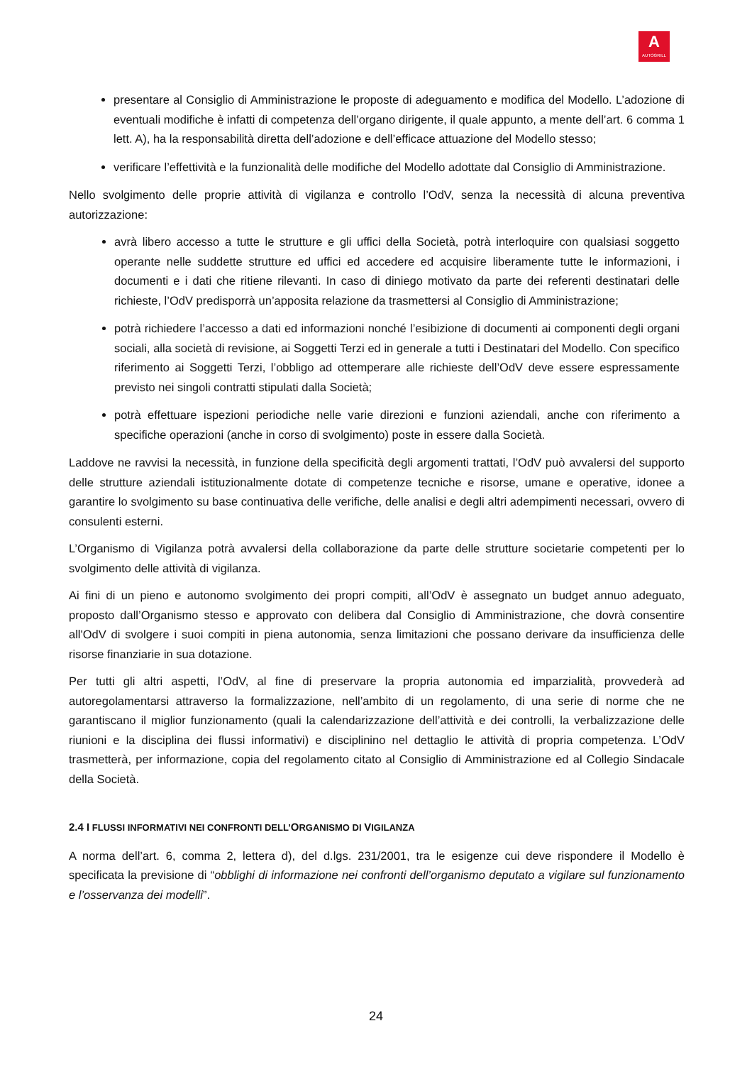A
AUTOGRILL
presentare al Consiglio di Amministrazione le proposte di adeguamento e modifica del Modello. L’adozione di eventuali modifiche è infatti di competenza dell’organo dirigente, il quale appunto, a mente dell’art. 6 comma 1 lett. A), ha la responsabilità diretta dell’adozione e dell’efficace attuazione del Modello stesso;
verificare l’effettività e la funzionalità delle modifiche del Modello adottate dal Consiglio di Amministrazione.
Nello svolgimento delle proprie attività di vigilanza e controllo l’OdV, senza la necessità di alcuna preventiva autorizzazione:
avrà libero accesso a tutte le strutture e gli uffici della Società, potrà interloquire con qualsiasi soggetto operante nelle suddette strutture ed uffici ed accedere ed acquisire liberamente tutte le informazioni, i documenti e i dati che ritiene rilevanti. In caso di diniego motivato da parte dei referenti destinatari delle richieste, l’OdV predisporrà un’apposita relazione da trasmettersi al Consiglio di Amministrazione;
potrà richiedere l’accesso a dati ed informazioni nonché l’esibizione di documenti ai componenti degli organi sociali, alla società di revisione, ai Soggetti Terzi ed in generale a tutti i Destinatari del Modello. Con specifico riferimento ai Soggetti Terzi, l’obbligo ad ottemperare alle richieste dell’OdV deve essere espressamente previsto nei singoli contratti stipulati dalla Società;
potrà effettuare ispezioni periodiche nelle varie direzioni e funzioni aziendali, anche con riferimento a specifiche operazioni (anche in corso di svolgimento) poste in essere dalla Società.
Laddove ne ravvisi la necessità, in funzione della specificità degli argomenti trattati, l’OdV può avvalersi del supporto delle strutture aziendali istituzionalmente dotate di competenze tecniche e risorse, umane e operative, idonee a garantire lo svolgimento su base continuativa delle verifiche, delle analisi e degli altri adempimenti necessari, ovvero di consulenti esterni.
L’Organismo di Vigilanza potrà avvalersi della collaborazione da parte delle strutture societarie competenti per lo svolgimento delle attività di vigilanza.
Ai fini di un pieno e autonomo svolgimento dei propri compiti, all’OdV è assegnato un budget annuo adeguato, proposto dall’Organismo stesso e approvato con delibera dal Consiglio di Amministrazione, che dovrà consentire all'OdV di svolgere i suoi compiti in piena autonomia, senza limitazioni che possano derivare da insufficienza delle risorse finanziarie in sua dotazione.
Per tutti gli altri aspetti, l’OdV, al fine di preservare la propria autonomia ed imparzialità, provvederà ad autoregolamentarsi attraverso la formalizzazione, nell’ambito di un regolamento, di una serie di norme che ne garantiscano il miglior funzionamento (quali la calendarizzazione dell’attività e dei controlli, la verbalizzazione delle riunioni e la disciplina dei flussi informativi) e disciplinino nel dettaglio le attività di propria competenza. L’OdV trasmetterà, per informazione, copia del regolamento citato al Consiglio di Amministrazione ed al Collegio Sindacale della Società.
2.4 I FLUSSI INFORMATIVI NEI CONFRONTI DELL’ORGANISMO DI VIGILANZA
A norma dell’art. 6, comma 2, lettera d), del d.lgs. 231/2001, tra le esigenze cui deve rispondere il Modello è specificata la previsione di “obblighi di informazione nei confronti dell’organismo deputato a vigilare sul funzionamento e l’osservanza dei modelli”.
24